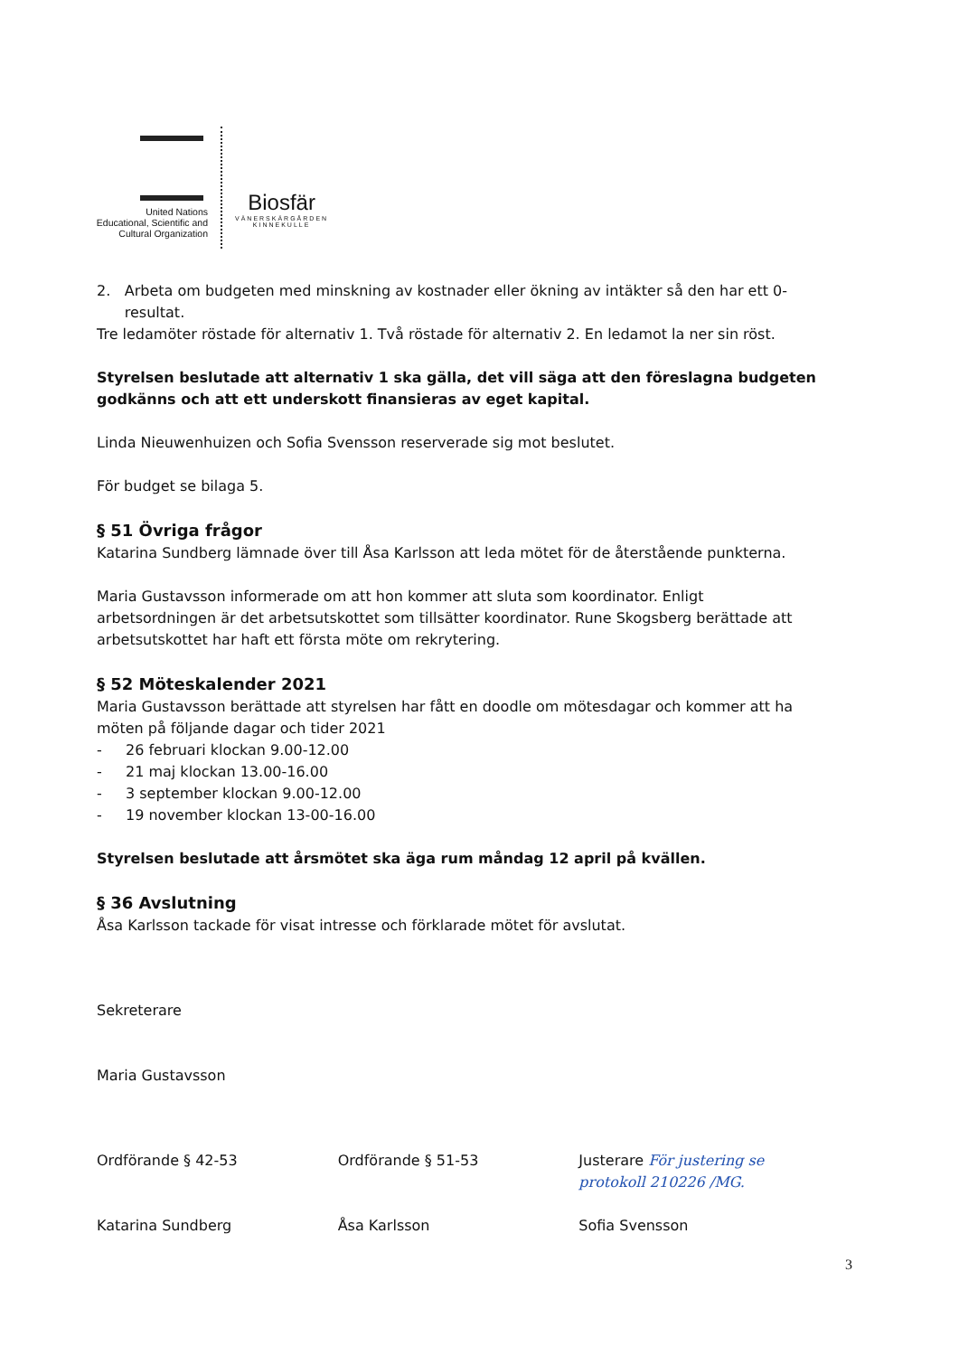United Nations
Educational, Scientific and
Cultural Organization
Biosfär
VÄNERSKÄRGÅRDEN
KINNEKULLE
2. Arbeta om budgeten med minskning av kostnader eller ökning av intäkter så den har ett 0-resultat.
Tre ledamöter röstade för alternativ 1. Två röstade för alternativ 2. En ledamot la ner sin röst.
Styrelsen beslutade att alternativ 1 ska gälla, det vill säga att den föreslagna budgeten godkänns och att ett underskott finansieras av eget kapital.
Linda Nieuwenhuizen och Sofia Svensson reserverade sig mot beslutet.
För budget se bilaga 5.
§ 51 Övriga frågor
Katarina Sundberg lämnade över till Åsa Karlsson att leda mötet för de återstående punkterna.
Maria Gustavsson informerade om att hon kommer att sluta som koordinator. Enligt arbetsordningen är det arbetsutskottet som tillsätter koordinator. Rune Skogsberg berättade att arbetsutskottet har haft ett första möte om rekrytering.
§ 52 Möteskalender 2021
Maria Gustavsson berättade att styrelsen har fått en doodle om mötesdagar och kommer att ha möten på följande dagar och tider 2021
- 26 februari klockan 9.00-12.00
- 21 maj klockan 13.00-16.00
- 3 september klockan 9.00-12.00
- 19 november klockan 13-00-16.00
Styrelsen beslutade att årsmötet ska äga rum måndag 12 april på kvällen.
§ 36 Avslutning
Åsa Karlsson tackade för visat intresse och förklarade mötet för avslutat.
Sekreterare
Maria Gustavsson
Ordförande § 42-53
Katarina Sundberg
Ordförande § 51-53
Åsa Karlsson
Justerare För justering se protokoll 210226 /MG.
Sofia Svensson
3